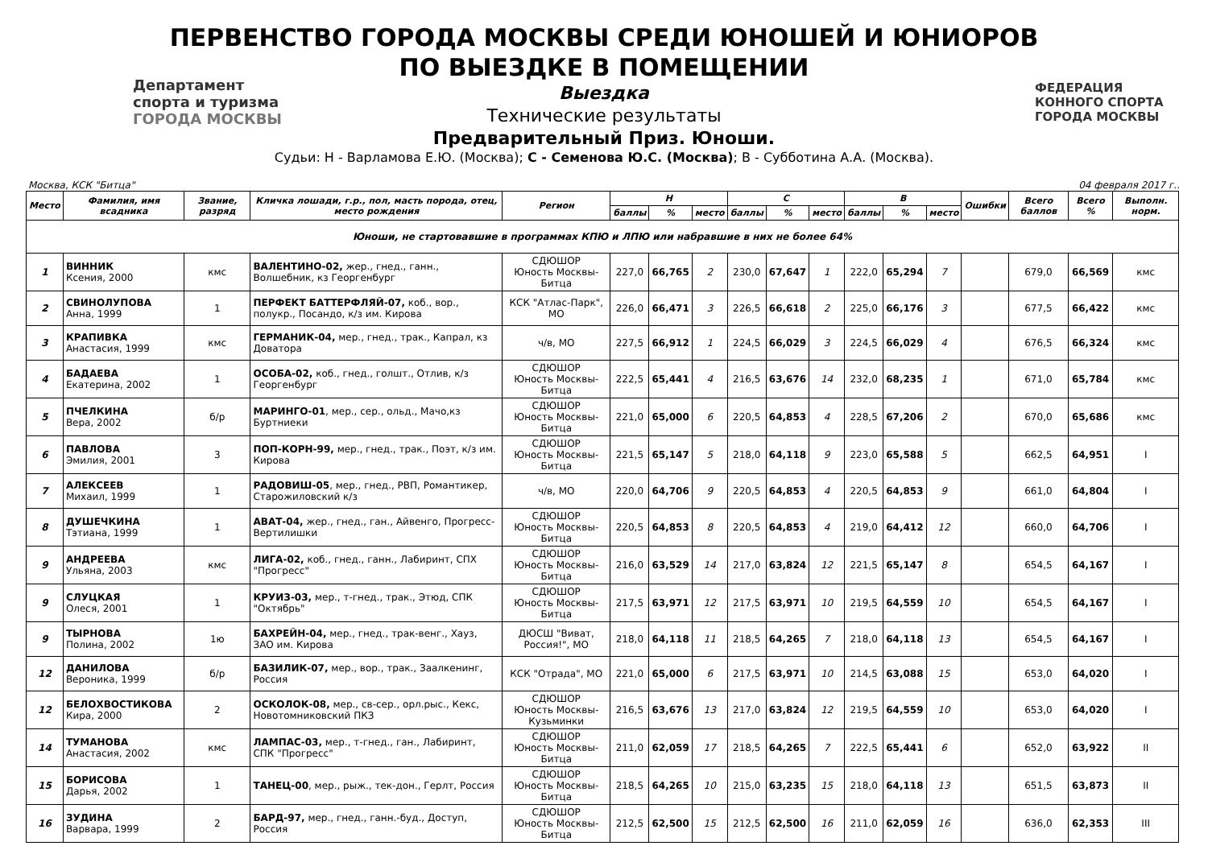Департамент
спорта и туризма
ГОРОДА МОСКВЫ
ФЕДЕРАЦИЯ
КОННОГО СПОРТА
ГОРОДА МОСКВЫ
ПЕРВЕНСТВО ГОРОДА МОСКВЫ СРЕДИ ЮНОШЕЙ И ЮНИОРОВ
ПО ВЫЕЗДКЕ В ПОМЕЩЕНИИ
Выездка
Технические результаты
Предварительный Приз. Юноши.
Судьи: Н - Варламова Е.Ю. (Москва); С - Семенова Ю.С. (Москва); В - Субботина А.А. (Москва).
Москва, КСК "Битца" 04 февраля 2017 г..
| Место | Фамилия, имя всадника | Звание, разряд | Кличка лошади, г.р., пол, масть порода, отец, место рождения | Регион | Н | | | С | | | В | | | Ошибки | Всего баллов | Всего % | Выполн. норм. |
| --- | --- | --- | --- | --- | --- | --- | --- | --- | --- | --- | --- | --- | --- | --- | --- | --- | --- |
| | | | | | баллы | % | место | баллы | % | место | баллы | % | место | | | | |
| Юноши, не стартовавшие в программах КПЮ и ЛПЮ или набравшие в них не более 64% | | | | | | | | | | | | | | | | | |
| 1 | ВИННИК Ксения, 2000 | кмс | ВАЛЕНТИНО-02, жер., гнед., ганн., Волшебник, кз Георгенбург | СДЮШОР Юность Москвы-Битца | 227,0 | 66,765 | 2 | 230,0 | 67,647 | 1 | 222,0 | 65,294 | 7 | | 679,0 | 66,569 | кмс |
| 2 | СВИНОЛУПОВА Анна, 1999 | 1 | ПЕРФЕКТ БАТТЕРФЛЯЙ-07, коб., вор., полукр., Посандо, к/з им. Кирова | КСК "Атлас-Парк", МО | 226,0 | 66,471 | 3 | 226,5 | 66,618 | 2 | 225,0 | 66,176 | 3 | | 677,5 | 66,422 | кмс |
| 3 | КРАПИВКА Анастасия, 1999 | кмс | ГЕРМАНИК-04, мер., гнед., трак., Капрал, кз Доватора | ч/в, МО | 227,5 | 66,912 | 1 | 224,5 | 66,029 | 3 | 224,5 | 66,029 | 4 | | 676,5 | 66,324 | кмс |
| 4 | БАДАЕВА Екатерина, 2002 | 1 | ОСОБА-02, коб., гнед., голшт., Отлив, к/з Георгенбург | СДЮШОР Юность Москвы-Битца | 222,5 | 65,441 | 4 | 216,5 | 63,676 | 14 | 232,0 | 68,235 | 1 | | 671,0 | 65,784 | кмс |
| 5 | ПЧЕЛКИНА Вера, 2002 | б/р | МАРИНГО-01 , мер., сер., ольд., Мачо,кз Буртниеки | СДЮШОР Юность Москвы-Битца | 221,0 | 65,000 | 6 | 220,5 | 64,853 | 4 | 228,5 | 67,206 | 2 | | 670,0 | 65,686 | кмс |
| 6 | ПАВЛОВА Эмилия, 2001 | 3 | ПОП-КОРН-99, мер., гнед., трак., Поэт, к/з им. Кирова | СДЮШОР Юность Москвы-Битца | 221,5 | 65,147 | 5 | 218,0 | 64,118 | 9 | 223,0 | 65,588 | 5 | | 662,5 | 64,951 | I |
| 7 | АЛЕКСЕЕВ Михаил, 1999 | 1 | РАДОВИШ-05 , мер., гнед., РВП, Романтикер, Старожиловский к/з | ч/в, МО | 220,0 | 64,706 | 9 | 220,5 | 64,853 | 4 | 220,5 | 64,853 | 9 | | 661,0 | 64,804 | I |
| 8 | ДУШЕЧКИНА Тэтиана, 1999 | 1 | АВАТ-04, жер., гнед., ган., Айвенго, Прогресс-Вертилишки | СДЮШОР Юность Москвы-Битца | 220,5 | 64,853 | 8 | 220,5 | 64,853 | 4 | 219,0 | 64,412 | 12 | | 660,0 | 64,706 | I |
| 9 | АНДРЕЕВА Ульяна, 2003 | кмс | ЛИГА-02, коб., гнед., ганн., Лабиринт, СПХ "Прогресс" | СДЮШОР Юность Москвы-Битца | 216,0 | 63,529 | 14 | 217,0 | 63,824 | 12 | 221,5 | 65,147 | 8 | | 654,5 | 64,167 | I |
| 9 | СЛУЦКАЯ Олеся, 2001 | 1 | КРУИЗ-03, мер., т-гнед., трак., Этюд, СПК "Октябрь" | СДЮШОР Юность Москвы-Битца | 217,5 | 63,971 | 12 | 217,5 | 63,971 | 10 | 219,5 | 64,559 | 10 | | 654,5 | 64,167 | I |
| 9 | ТЫРНОВА Полина, 2002 | 1ю | БАХРЕЙН-04, мер., гнед., трак-венг., Хауз, ЗАО им. Кирова | ДЮСШ "Виват, Россия!", МО | 218,0 | 64,118 | 11 | 218,5 | 64,265 | 7 | 218,0 | 64,118 | 13 | | 654,5 | 64,167 | I |
| 12 | ДАНИЛОВА Вероника, 1999 | б/р | БАЗИЛИК-07, мер., вор., трак., Заалкенинг, Россия | КСК "Отрада", МО | 221,0 | 65,000 | 6 | 217,5 | 63,971 | 10 | 214,5 | 63,088 | 15 | | 653,0 | 64,020 | I |
| 12 | БЕЛОХВОСТИКОВА Кира, 2000 | 2 | ОСКОЛОК-08, мер., св-сер., орл.рыс., Кекс, Новотомниковский ПКЗ | СДЮШОР Юность Москвы-Кузьминки | 216,5 | 63,676 | 13 | 217,0 | 63,824 | 12 | 219,5 | 64,559 | 10 | | 653,0 | 64,020 | I |
| 14 | ТУМАНОВА Анастасия, 2002 | кмс | ЛАМПАС-03, мер., т-гнед., ган., Лабиринт, СПК "Прогресс" | СДЮШОР Юность Москвы-Битца | 211,0 | 62,059 | 17 | 218,5 | 64,265 | 7 | 222,5 | 65,441 | 6 | | 652,0 | 63,922 | II |
| 15 | БОРИСОВА Дарья, 2002 | 1 | ТАНЕЦ-00 , мер., рыж., тек-дон., Герлт, Россия | СДЮШОР Юность Москвы-Битца | 218,5 | 64,265 | 10 | 215,0 | 63,235 | 15 | 218,0 | 64,118 | 13 | | 651,5 | 63,873 | II |
| 16 | ЗУДИНА Варвара, 1999 | 2 | БАРД-97, мер., гнед., ганн.-буд., Доступ, Россия | СДЮШОР Юность Москвы-Битца | 212,5 | 62,500 | 15 | 212,5 | 62,500 | 16 | 211,0 | 62,059 | 16 | | 636,0 | 62,353 | III |